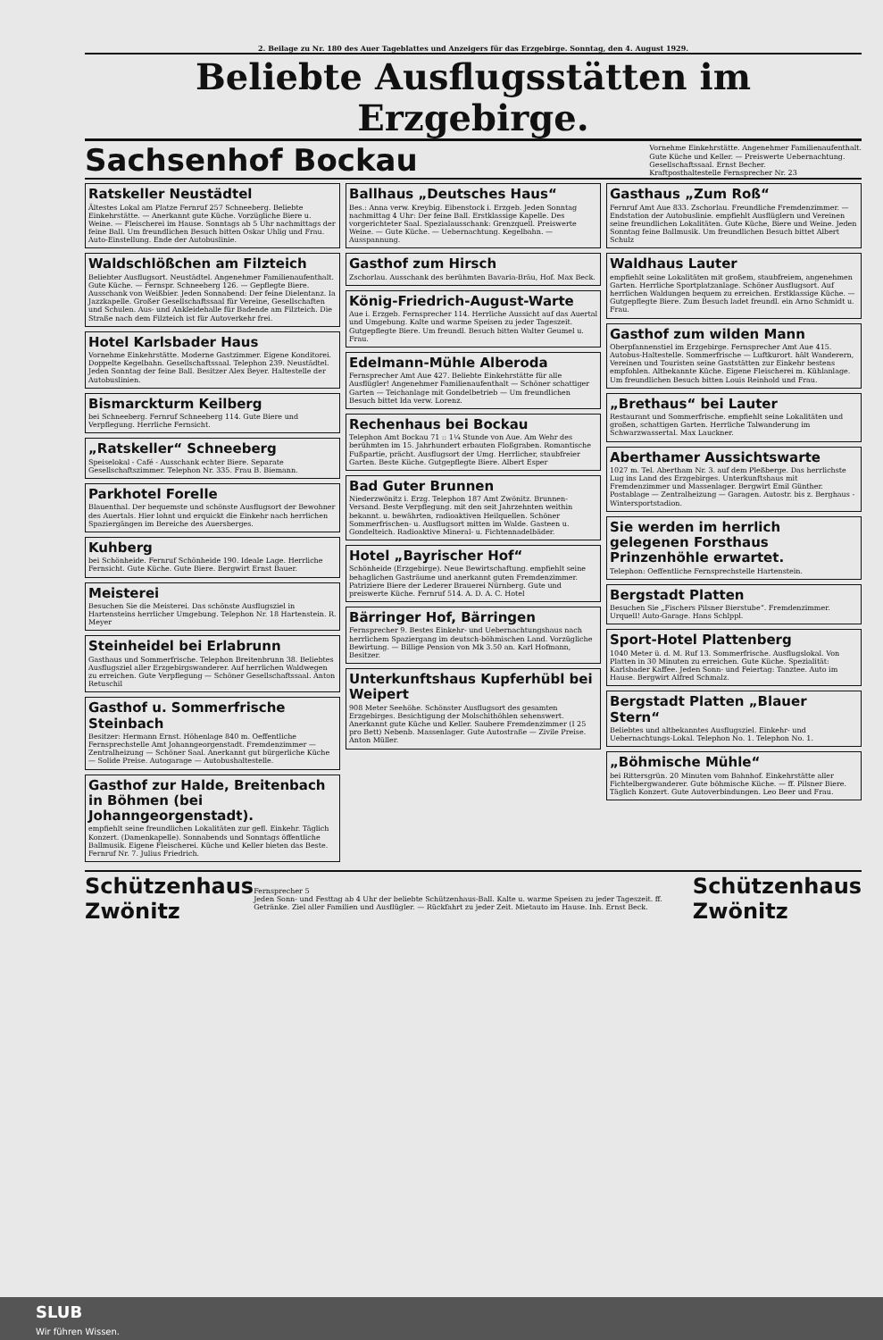2. Beilage zu Nr. 180 des Auer Tageblattes und Anzeigers für das Erzgebirge. Sonntag, den 4. August 1929.
Beliebte Ausflugsstätten im Erzgebirge.
Sachsenhof Bockau
Vornehme Einkehrstätte. Angenehmer Familienaufenthalt.
Gute Küche und Keller. — Preiswerte Uebernachtung.
Gesellschaftssaal. Ernst Becher.
Kraftposthaltestelle Fernsprecher Nr. 23
Ratskeller Neustädtel
Ältestes Lokal am Platze Fernruf 257 Schneeberg. Beliebte Einkehrstätte. — Anerkannt gute Küche. Vorzügliche Biere u. Weine. — Fleischerei im Hause. Sonntags ab 5 Uhr nachmittags der feine Ball. Um freundlichen Besuch bitten Oskar Uhlig und Frau. Auto-Einstellung. Ende der Autobuslinie.
Waldschlößchen am Filzteich
Beliebter Ausflugsort. Neustädtel. Angenehmer Familienaufenthalt. Gute Küche. — Fernspr. Schneeberg 126. — Gepflegte Biere. Ausschank von Weißbier. Jeden Sonnabend: Der feine Dielentanz. Ia Jazzkapelle. Großer Gesellschaftssaal für Vereine, Gesellschaften und Schulen. Aus- und Ankleidehalle für Badende am Filzteich. Die Straße nach dem Filzteich ist für Autoverkehr frei.
Hotel Karlsbader Haus
Vornehme Einkehrstätte. Moderne Gastzimmer. Eigene Konditorei. Doppelte Kegelbahn. Gesellschaftssaal. Telephon 239. Neustädtel. Jeden Sonntag der feine Ball. Besitzer Alex Beyer. Haltestelle der Autobuslinien.
Bismarckturm Keilberg
bei Schneeberg. Fernruf Schneeberg 114. Gute Biere und Verpflegung. Herrliche Fernsicht.
„Ratskeller“ Schneeberg
Speiselokal - Café - Ausschank echter Biere. Separate Gesellschaftszimmer. Telephon Nr. 335. Frau B. Biemann.
Parkhotel Forelle
Blauenthal. Der bequemste und schönste Ausflugsort der Bewohner des Auertals. Hier lohnt und erquickt die Einkehr nach herrlichen Spaziergängen im Bereiche des Auersberges.
Kuhberg
bei Schönheide. Fernruf Schönheide 190. Ideale Lage. Herrliche Fernsicht. Gute Küche. Gute Biere. Bergwirt Ernst Bauer.
Meisterei
Besuchen Sie die Meisterei. Das schönste Ausflugsziel in Hartensteins herrlicher Umgebung. Telephon Nr. 18 Hartenstein. R. Meyer
Steinheidel bei Erlabrunn
Gasthaus und Sommerfrische. Telephon Breitenbrunn 38. Beliebtes Ausflugsziel aller Erzgebirgswanderer. Auf herrlichen Waldwegen zu erreichen. Gute Verpflegung — Schöner Gesellschaftssaal. Anton Retuschil
Gasthof u. Sommerfrische Steinbach
Besitzer: Hermann Ernst. Höhenlage 840 m. Oeffentliche Fernsprechstelle Amt Johanngeorgenstadt. Fremdenzimmer — Zentralheizung — Schöner Saal. Anerkannt gut bürgerliche Küche — Solide Preise. Autogarage — Autobushaltestelle.
Gasthof zur Halde, Breitenbach in Böhmen (bei Johanngeorgenstadt).
empfiehlt seine freundlichen Lokalitäten zur gefl. Einkehr. Täglich Konzert. (Damenkapelle). Sonnabends und Sonntags öffentliche Ballmusik. Eigene Fleischerei. Küche und Keller bieten das Beste. Fernruf Nr. 7. Julius Friedrich.
Ballhaus „Deutsches Haus“
Bes.: Anna verw. Kreybig. Eibenstock i. Erzgeb. Jeden Sonntag nachmittag 4 Uhr: Der feine Ball. Erstklassige Kapelle. Des vorgerichteter Saal. Spezialausschank: Grenzquell. Preiswerte Weine. — Gute Küche. — Uebernachtung. Kegelbahn. — Ausspannung.
Gasthof zum Hirsch
Zschorlau. Ausschank des berühmten Bavaria-Bräu, Hof. Max Beck.
König-Friedrich-August-Warte
Aue i. Erzgeb. Fernsprecher 114. Herrliche Aussicht auf das Auertal und Umgebung. Kalte und warme Speisen zu jeder Tageszeit. Gutgepflegte Biere. Um freundl. Besuch bitten Walter Geumel u. Frau.
Edelmann-Mühle Alberoda
Fernsprecher Amt Aue 427. Beliebte Einkehrstätte für alle Ausflügler! Angenehmer Familienaufenthalt — Schöner schattiger Garten — Teichanlage mit Gondelbetrieb — Um freundlichen Besuch bittet Ida verw. Lorenz.
Rechenhaus bei Bockau
Telephon Amt Bockau 71 :: 1¼ Stunde von Aue. Am Wehr des berühmten im 15. Jahrhundert erbauten Floßgraben. Romantische Fußpartie, prächt. Ausflugsort der Umg. Herrlicher, staubfreier Garten. Beste Küche. Gutgepflegte Biere. Albert Esper
Bad Guter Brunnen
Niederzwönitz i. Erzg. Telephon 187 Amt Zwönitz. Brunnen-Versand. Beste Verpflegung. mit den seit Jahrzehnten weithin bekannt. u. bewährten, radioaktiven Heilquellen. Schöner Sommerfrischen- u. Ausflugsort mitten im Walde. Gasteen u. Gondelteich. Radioaktive Mineral- u. Fichtennadelbäder.
Hotel „Bayrischer Hof“
Schönheide (Erzgebirge). Neue Bewirtschaftung. empfiehlt seine behaglichen Gasträume und anerkannt guten Fremdenzimmer. Patriziere Biere der Lederer Brauerei Nürnberg. Gute und preiswerte Küche. Fernruf 514. A. D. A. C. Hotel
Bärringer Hof, Bärringen
Fernsprecher 9. Bestes Einkehr- und Uebernachtungshaus nach herrlichem Spaziergang im deutsch-böhmischen Land. Vorzügliche Bewirtung. — Billige Pension von Mk 3.50 an. Karl Hofmann, Besitzer.
Unterkunftshaus Kupferhübl bei Weipert
908 Meter Seehöhe. Schönster Ausflugsort des gesamten Erzgebirges. Besichtigung der Molschithöhlen sehenswert. Anerkannt gute Küche und Keller. Saubere Fremdenzimmer (I 25 pro Bett) Nebenb. Massenlager. Gute Autostraße — Zivile Preise. Anton Müller.
Gasthaus „Zum Roß“
Fernruf Amt Aue 833. Zschorlau. Freundliche Fremdenzimmer. — Endstation der Autobuslinie. empfiehlt Ausflüglern und Vereinen seine freundlichen Lokalitäten. Gute Küche, Biere und Weine. Jeden Sonntag feine Ballmusik. Um freundlichen Besuch bittet Albert Schulz
Waldhaus Lauter
empfiehlt seine Lokalitäten mit großem, staubfreiem, angenehmen Garten. Herrliche Sportplatzanlage. Schöner Ausflugsort. Auf herrlichen Waldungen bequem zu erreichen. Erstklassige Küche. — Gutgepflegte Biere. Zum Besuch ladet freundl. ein Arno Schmidt u. Frau.
Gasthof zum wilden Mann
Oberpfannenstiel im Erzgebirge. Fernsprecher Amt Aue 415. Autobus-Haltestelle. Sommerfrische — Luftkurort. hält Wanderern, Vereinen und Touristen seine Gaststätten zur Einkehr bestens empfohlen. Altbekannte Küche. Eigene Fleischerei m. Kühlanlage. Um freundlichen Besuch bitten Louis Reinhold und Frau.
„Brethaus“ bei Lauter
Restaurant und Sommerfrische. empfiehlt seine Lokalitäten und großen, schattigen Garten. Herrliche Talwanderung im Schwarzwassertal. Max Lauckner.
Aberthamer Aussichtswarte
1027 m. Tel. Abertham Nr. 3. auf dem Pleßberge. Das herrlichste Lug ins Land des Erzgebirges. Unterkunftshaus mit Fremdenzimmer und Massenlager. Bergwirt Emil Günther. Postablage — Zentralheizung — Garagen. Autostr. bis z. Berghaus - Wintersportstadion.
Sie werden im herrlich gelegenen Forsthaus Prinzenhöhle erwartet.
Telephon: Oeffentliche Fernsprechstelle Hartenstein.
Bergstadt Platten
Besuchen Sie „Fischers Pilsner Bierstube“. Fremdenzimmer. Urquell! Auto-Garage. Hans Schlppl.
Sport-Hotel Plattenberg
1040 Meter ü. d. M. Ruf 13. Sommerfrische. Ausflugslokal. Von Platten in 30 Minuten zu erreichen. Gute Küche. Spezialität: Karlsbader Kaffee. Jeden Sonn- und Feiertag: Tanztee. Auto im Hause. Bergwirt Alfred Schmalz.
Bergstadt Platten „Blauer Stern“
Beliebtes und altbekanntes Ausflugsziel. Einkehr- und Uebernachtungs-Lokal. Telephon No. 1. Telephon No. 1.
„Böhmische Mühle“
bei Rittersgrün. 20 Minuten vom Bahnhof. Einkehrstätte aller Fichtelbergwanderer. Gute böhmische Küche. — ff. Pilsner Biere. Täglich Konzert. Gute Autoverbindungen. Leo Beer und Frau.
Schützenhaus Zwönitz
Fernsprecher 5
Jeden Sonn- und Festtag ab 4 Uhr der beliebte Schützenhaus-Ball. Kalte u. warme Speisen zu jeder Tageszeit. ff. Getränke. Ziel aller Familien und Ausflügler. — Rückfahrt zu jeder Zeit. Mietauto im Hause. Inh. Ernst Beck.
Schützenhaus Zwönitz
SLUB
Wir führen Wissen.